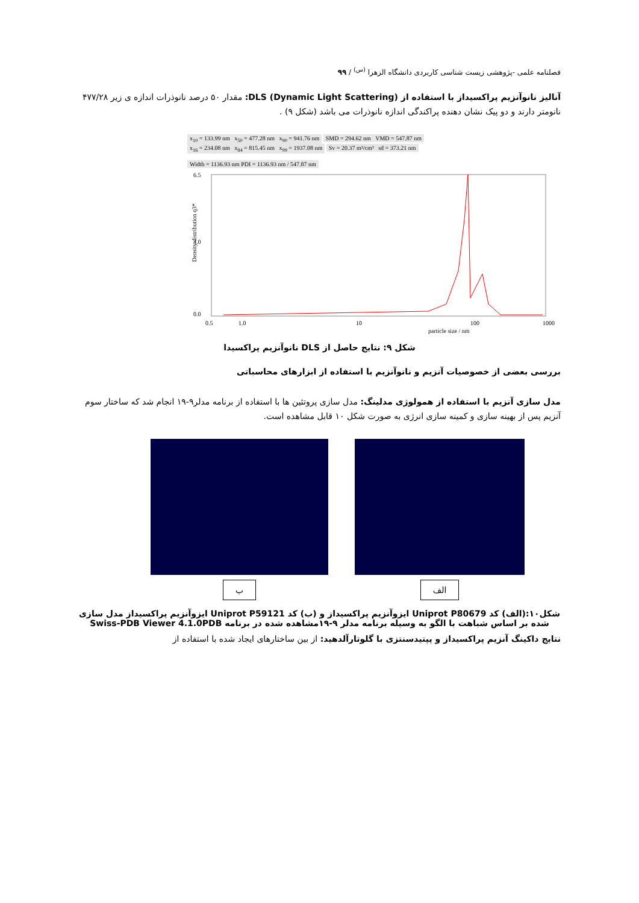فصلنامه علمی -پژوهشی زیست شناسی کاربردی دانشگاه الزهرا <sup>(س)</sup> / ۹۹
آنالیز نانوآنزیم پراکسیداز با استفاده از DLS (Dynamic Light Scattering): مقدار ۵۰ درصد نانوذرات اندازه ی زیر ۴۷۷/۲۸ نانومتر دارند و دو پیک نشان دهنده پراکندگی اندازه نانوذرات می باشد (شکل ۹) .
x<sub>10</sub> = 133.99 nm x<sub>50</sub> = 477.28 nm x<sub>90</sub> = 941.76 nm
SMD = 294.62 nm VMD = 547.87 nm
x<sub>16</sub> = 234.08 nm x<sub>84</sub> = 815.45 nm x<sub>99</sub> = 1937.08 nm
Sv = 20.37 m²/cm³ sd = 373.21 nm
Width = 1136.93 nm PDI = 1136.93 nm / 547.87 nm
6.5
4.0
0.0
0.5
1.0
10
100
1000
particle size / nm
Density distribution q3*
شکل ۹: نتایج حاصل از DLS نانوآنزیم پراکسیدا
بررسی بعضی از خصوصیات آنزیم و نانوآنزیم با استفاده از ابزارهای محاسباتی
مدل سازی آنزیم با استفاده از همولوژی مدلینگ: مدل سازی پروتئین ها با استفاده از برنامه مدلر۹-۱۹ انجام شد که ساختار سوم آنزیم پس از بهینه سازی و کمینه سازی انرژی به صورت شکل ۱۰ قابل مشاهده است.
ب الف
شکل۱۰:(الف) کد Uniprot P80679 ایزوآنزیم پراکسیداز و (ب) کد Uniprot P59121 ایزوآنزیم پراکسیداز مدل سازی شده بر اساس شباهت با الگو به وسیله برنامه مدلر ۹-۱۹مشاهده شده در برنامه Swiss-PDB Viewer 4.1.0PDB
نتایج داکینگ آنزیم پراکسیداز و پپتیدسنتزی با گلوتارآلدهید: از بین ساختارهای ایجاد شده با استفاده از